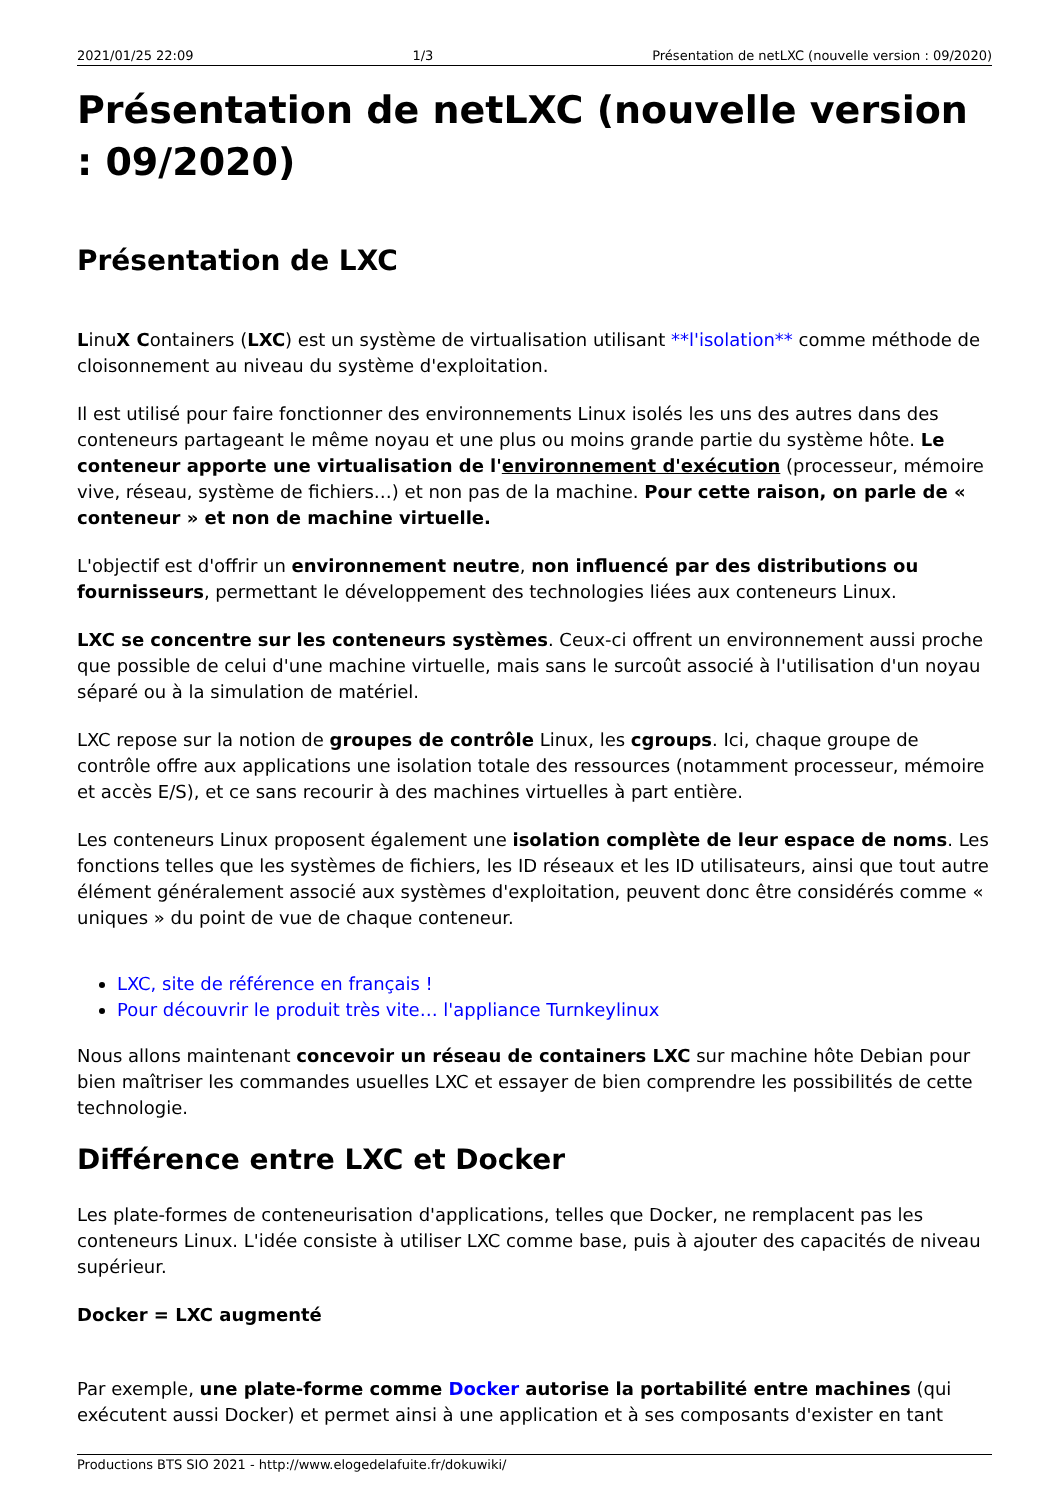2021/01/25 22:09 1/3 Présentation de netLXC (nouvelle version : 09/2020)
Présentation de netLXC (nouvelle version : 09/2020)
Présentation de LXC
LinuX Containers (LXC) est un système de virtualisation utilisant **l'isolation** comme méthode de cloisonnement au niveau du système d'exploitation.
Il est utilisé pour faire fonctionner des environnements Linux isolés les uns des autres dans des conteneurs partageant le même noyau et une plus ou moins grande partie du système hôte. Le conteneur apporte une virtualisation de l'environnement d'exécution (processeur, mémoire vive, réseau, système de fichiers…) et non pas de la machine. Pour cette raison, on parle de « conteneur » et non de machine virtuelle.
L'objectif est d'offrir un environnement neutre, non influencé par des distributions ou fournisseurs, permettant le développement des technologies liées aux conteneurs Linux.
LXC se concentre sur les conteneurs systèmes. Ceux-ci offrent un environnement aussi proche que possible de celui d'une machine virtuelle, mais sans le surcoût associé à l'utilisation d'un noyau séparé ou à la simulation de matériel.
LXC repose sur la notion de groupes de contrôle Linux, les cgroups. Ici, chaque groupe de contrôle offre aux applications une isolation totale des ressources (notamment processeur, mémoire et accès E/S), et ce sans recourir à des machines virtuelles à part entière.
Les conteneurs Linux proposent également une isolation complète de leur espace de noms. Les fonctions telles que les systèmes de fichiers, les ID réseaux et les ID utilisateurs, ainsi que tout autre élément généralement associé aux systèmes d'exploitation, peuvent donc être considérés comme « uniques » du point de vue de chaque conteneur.
LXC, site de référence en français !
Pour découvrir le produit très vite… l'appliance Turnkeylinux
Nous allons maintenant concevoir un réseau de containers LXC sur machine hôte Debian pour bien maîtriser les commandes usuelles LXC et essayer de bien comprendre les possibilités de cette technologie.
Différence entre LXC et Docker
Les plate-formes de conteneurisation d'applications, telles que Docker, ne remplacent pas les conteneurs Linux. L'idée consiste à utiliser LXC comme base, puis à ajouter des capacités de niveau supérieur.
Docker = LXC augmenté
Par exemple, une plate-forme comme Docker autorise la portabilité entre machines (qui exécutent aussi Docker) et permet ainsi à une application et à ses composants d'exister en tant
Productions BTS SIO 2021 - http://www.elogedelafuite.fr/dokuwiki/